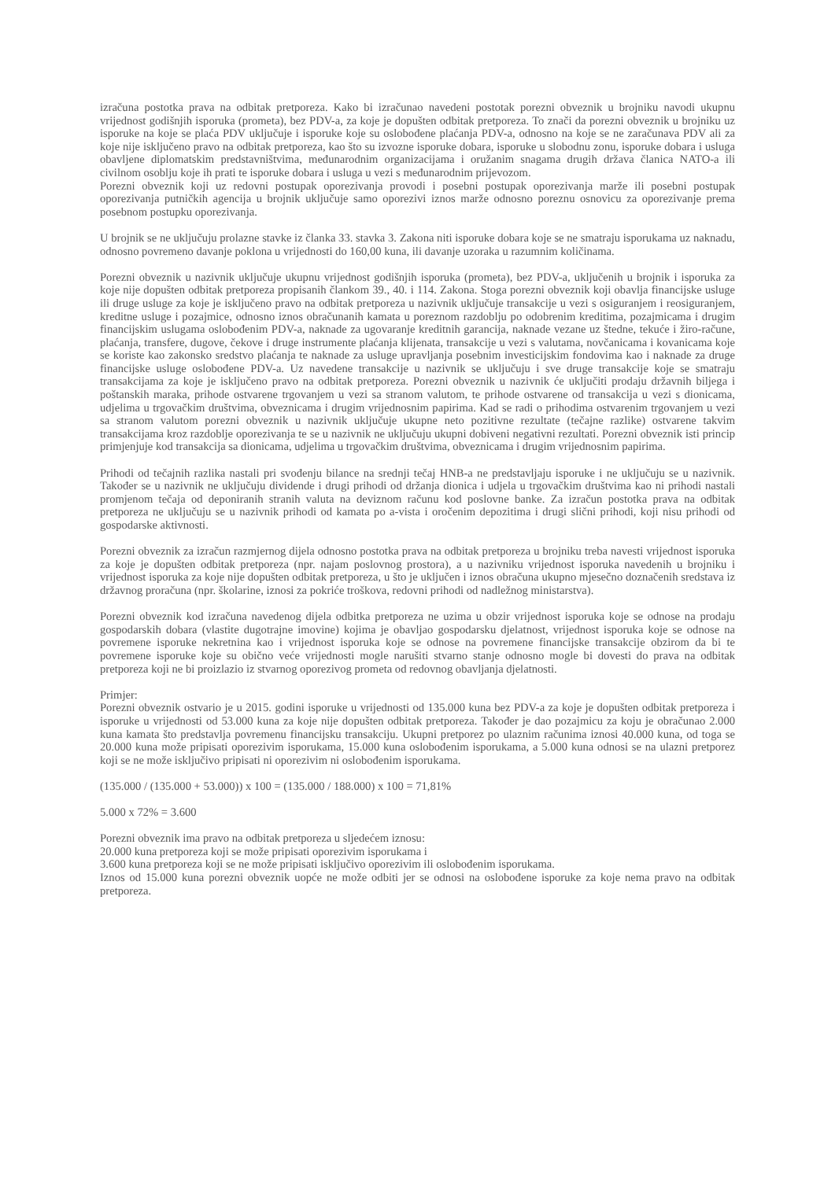izračuna postotka prava na odbitak pretporeza. Kako bi izračunao navedeni postotak porezni obveznik u brojniku navodi ukupnu vrijednost godišnjih isporuka (prometa), bez PDV-a, za koje je dopušten odbitak pretporeza. To znači da porezni obveznik u brojniku uz isporuke na koje se plaća PDV uključuje i isporuke koje su oslobođene plaćanja PDV-a, odnosno na koje se ne zaračunava PDV ali za koje nije isključeno pravo na odbitak pretporeza, kao što su izvozne isporuke dobara, isporuke u slobodnu zonu, isporuke dobara i usluga obavljene diplomatskim predstavništvima, međunarodnim organizacijama i oružanim snagama drugih država članica NATO-a ili civilnom osoblju koje ih prati te isporuke dobara i usluga u vezi s međunarodnim prijevozom.
Porezni obveznik koji uz redovni postupak oporezivanja provodi i posebni postupak oporezivanja marže ili posebni postupak oporezivanja putničkih agencija u brojnik uključuje samo oporezivi iznos marže odnosno poreznu osnovicu za oporezivanje prema posebnom postupku oporezivanja.
U brojnik se ne uključuju prolazne stavke iz članka 33. stavka 3. Zakona niti isporuke dobara koje se ne smatraju isporukama uz naknadu, odnosno povremeno davanje poklona u vrijednosti do 160,00 kuna, ili davanje uzoraka u razumnim količinama.
Porezni obveznik u nazivnik uključuje ukupnu vrijednost godišnjih isporuka (prometa), bez PDV-a, uključenih u brojnik i isporuka za koje nije dopušten odbitak pretporeza propisanih člankom 39., 40. i 114. Zakona. Stoga porezni obveznik koji obavlja financijske usluge ili druge usluge za koje je isključeno pravo na odbitak pretporeza u nazivnik uključuje transakcije u vezi s osiguranjem i reosiguranjem, kreditne usluge i pozajmice, odnosno iznos obračunanih kamata u poreznom razdoblju po odobrenim kreditima, pozajmicama i drugim financijskim uslugama oslobođenim PDV-a, naknade za ugovaranje kreditnih garancija, naknade vezane uz štedne, tekuće i žiro-račune, plaćanja, transfere, dugove, čekove i druge instrumente plaćanja klijenata, transakcije u vezi s valutama, novčanicama i kovanicama koje se koriste kao zakonsko sredstvo plaćanja te naknade za usluge upravljanja posebnim investicijskim fondovima kao i naknade za druge financijske usluge oslobođene PDV-a. Uz navedene transakcije u nazivnik se uključuju i sve druge transakcije koje se smatraju transakcijama za koje je isključeno pravo na odbitak pretporeza. Porezni obveznik u nazivnik će uključiti prodaju državnih biljega i poštanskih maraka, prihode ostvarene trgovanjem u vezi sa stranom valutom, te prihode ostvarene od transakcija u vezi s dionicama, udjelima u trgovačkim društvima, obveznicama i drugim vrijednosnim papirima. Kad se radi o prihodima ostvarenim trgovanjem u vezi sa stranom valutom porezni obveznik u nazivnik uključuje ukupne neto pozitivne rezultate (tečajne razlike) ostvarene takvim transakcijama kroz razdoblje oporezivanja te se u nazivnik ne uključuju ukupni dobiveni negativni rezultati. Porezni obveznik isti princip primjenjuje kod transakcija sa dionicama, udjelima u trgovačkim društvima, obveznicama i drugim vrijednosnim papirima.
Prihodi od tečajnih razlika nastali pri svođenju bilance na srednji tečaj HNB-a ne predstavljaju isporuke i ne uključuju se u nazivnik. Također se u nazivnik ne uključuju dividende i drugi prihodi od držanja dionica i udjela u trgovačkim društvima kao ni prihodi nastali promjenom tečaja od deponiranih stranih valuta na deviznom računu kod poslovne banke. Za izračun postotka prava na odbitak pretporeza ne uključuju se u nazivnik prihodi od kamata po a-vista i oročenim depozitima i drugi slični prihodi, koji nisu prihodi od gospodarske aktivnosti.
Porezni obveznik za izračun razmjernog dijela odnosno postotka prava na odbitak pretporeza u brojniku treba navesti vrijednost isporuka za koje je dopušten odbitak pretporeza (npr. najam poslovnog prostora), a u nazivniku vrijednost isporuka navedenih u brojniku i vrijednost isporuka za koje nije dopušten odbitak pretporeza, u što je uključen i iznos obračuna ukupno mjesečno doznačenih sredstava iz državnog proračuna (npr. školarine, iznosi za pokriće troškova, redovni prihodi od nadležnog ministarstva).
Porezni obveznik kod izračuna navedenog dijela odbitka pretporeza ne uzima u obzir vrijednost isporuka koje se odnose na prodaju gospodarskih dobara (vlastite dugotrajne imovine) kojima je obavljao gospodarsku djelatnost, vrijednost isporuka koje se odnose na povremene isporuke nekretnina kao i vrijednost isporuka koje se odnose na povremene financijske transakcije obzirom da bi te povremene isporuke koje su obično veće vrijednosti mogle narušiti stvarno stanje odnosno mogle bi dovesti do prava na odbitak pretporeza koji ne bi proizlazio iz stvarnog oporezivog prometa od redovnog obavljanja djelatnosti.
Primjer:
Porezni obveznik ostvario je u 2015. godini isporuke u vrijednosti od 135.000 kuna bez PDV-a za koje je dopušten odbitak pretporeza i isporuke u vrijednosti od 53.000 kuna za koje nije dopušten odbitak pretporeza. Također je dao pozajmicu za koju je obračunao 2.000 kuna kamata što predstavlja povremenu financijsku transakciju. Ukupni pretporez po ulaznim računima iznosi 40.000 kuna, od toga se 20.000 kuna može pripisati oporezivim isporukama, 15.000 kuna oslobođenim isporukama, a 5.000 kuna odnosi se na ulazni pretporez koji se ne može isključivo pripisati ni oporezivim ni oslobođenim isporukama.
(135.000 / (135.000 + 53.000)) x 100 = (135.000 / 188.000) x 100 = 71,81%
5.000 x 72% = 3.600
Porezni obveznik ima pravo na odbitak pretporeza u sljedećem iznosu:
20.000 kuna pretporeza koji se može pripisati oporezivim isporukama i
3.600 kuna pretporeza koji se ne može pripisati isključivo oporezivim ili oslobođenim isporukama.
Iznos od 15.000 kuna porezni obveznik uopće ne može odbiti jer se odnosi na oslobođene isporuke za koje nema pravo na odbitak pretporeza.